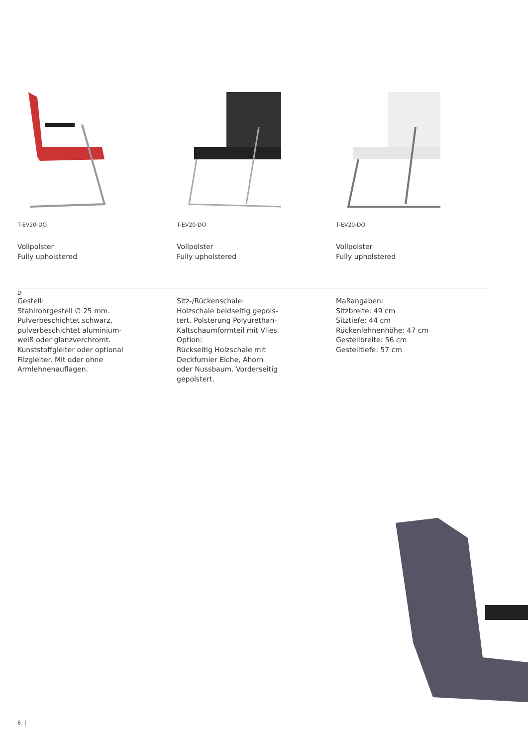T-EV20-DO
Vollpolster
Fully upholstered
T-EV20-DO
Vollpolster
Fully upholstered
T-EV20-DO
Vollpolster
Fully upholstered
D
Gestell:
Stahlrohrgestell ∅ 25 mm.
Pulverbeschichtet schwarz,
pulverbeschichtet aluminium-
weiß oder glanzverchromt.
Kunststoffgleiter oder optional
Filzgleiter. Mit oder ohne
Armlehnenauflagen.
Sitz-/Rückenschale:
Holzschale beidseitig gepols-
tert. Polsterung Polyurethan-
Kaltschaumformteil mit Vlies.
Option:
Rückseitig Holzschale mit
Deckfurnier Eiche, Ahorn
oder Nussbaum. Vorderseitig
gepolstert.
Maßangaben:
Sitzbreite: 49 cm
Sitztiefe: 44 cm
Rückenlehnenhöhe: 47 cm
Gestellbreite: 56 cm
Gestelltiefe: 57 cm
6 |